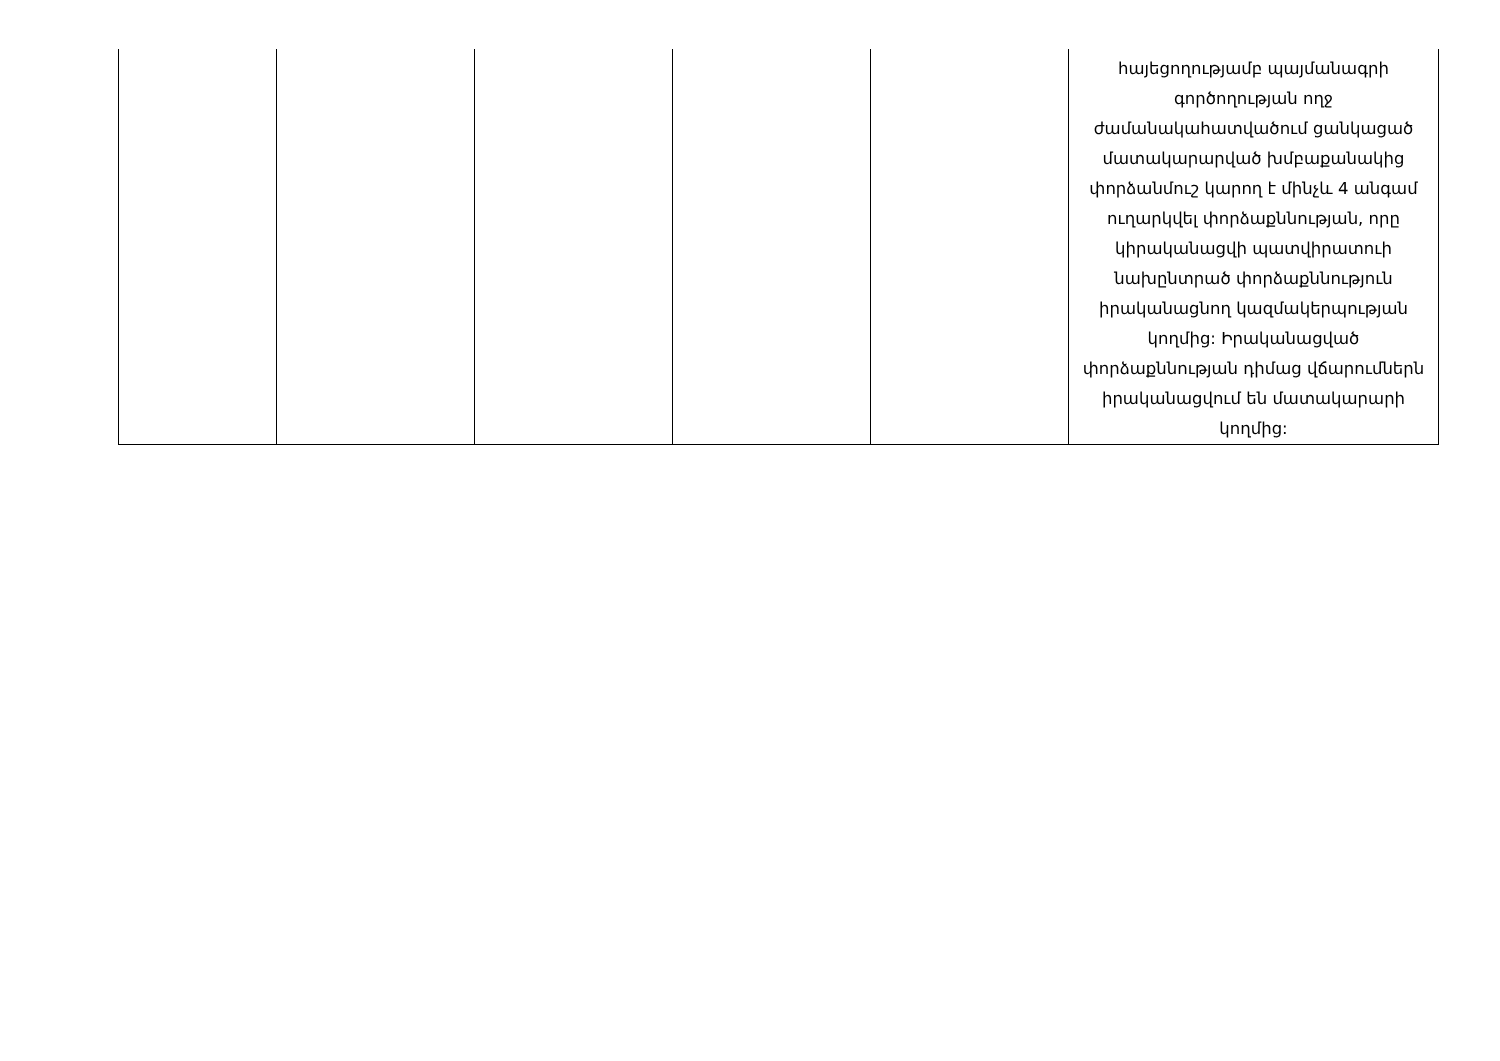| | | | | | հայեցողությամբ պայմանագրի գործողության ողջ ժամանակահատվածում ցանկացած մատակարարված խմբաքանակից փորձանմուշ կարող է մինչև 4 անգամ ուղարկվել փորձաքննության, որը կիրականացվի պատվիրատուի նախընտրած փորձաքննություն իրականացնող կազմակերպության կողմից: Իրականացված փորձաքննության դիմաց վճարումներն իրականացվում են մատակարարի կողմից: |